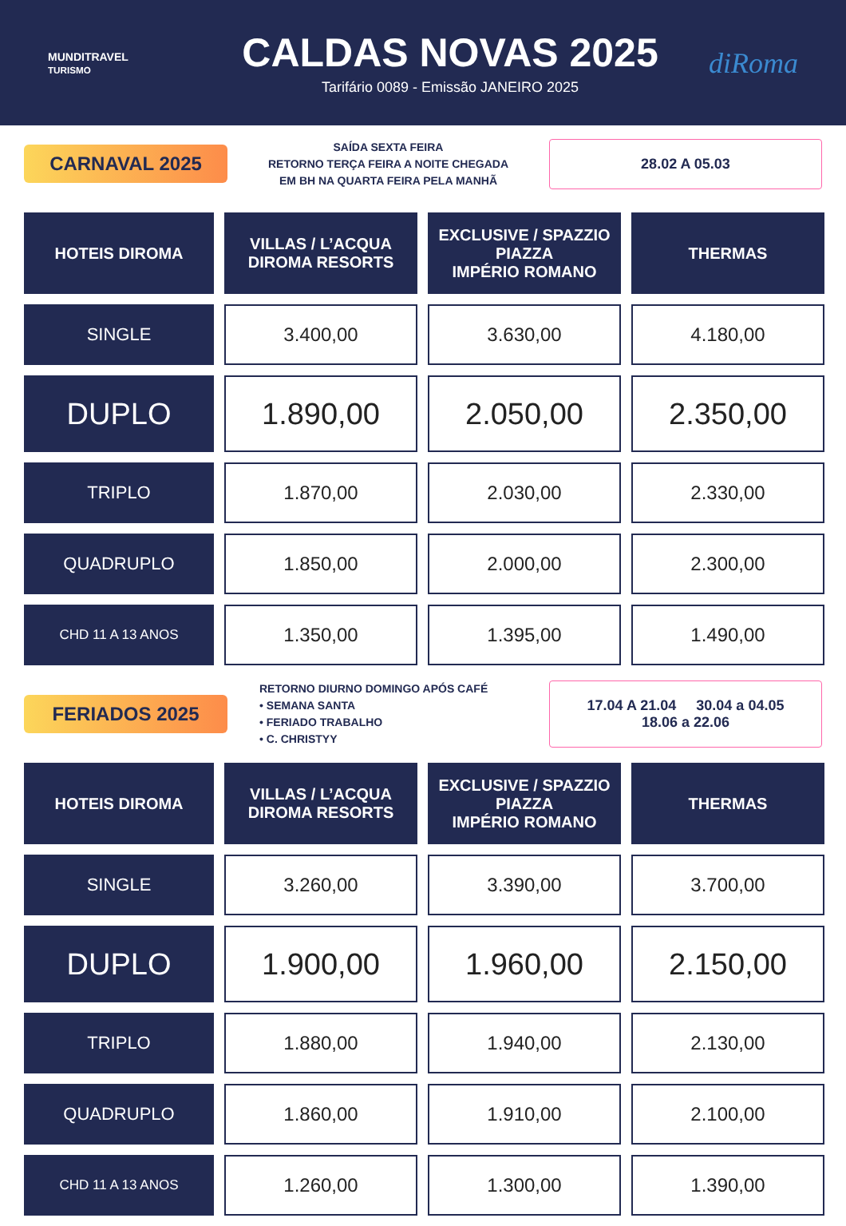MUNDITRAVEL
TURISMO
CALDAS NOVAS 2025
Tarifário 0089 - Emissão JANEIRO 2025
diRoma
CARNAVAL 2025
SAÍDA SEXTA FEIRA
RETORNO TERÇA FEIRA A NOITE CHEGADA
EM BH NA QUARTA FEIRA PELA MANHÃ
28.02 A 05.03
| HOTEIS DIROMA | VILLAS / L’ACQUA DIROMA RESORTS | EXCLUSIVE / SPAZZIO PIAZZA IMPÉRIO ROMANO | THERMAS |
| --- | --- | --- | --- |
| SINGLE | 3.400,00 | 3.630,00 | 4.180,00 |
| DUPLO | 1.890,00 | 2.050,00 | 2.350,00 |
| TRIPLO | 1.870,00 | 2.030,00 | 2.330,00 |
| QUADRUPLO | 1.850,00 | 2.000,00 | 2.300,00 |
| CHD 11 A 13 ANOS | 1.350,00 | 1.395,00 | 1.490,00 |
FERIADOS 2025
RETORNO DIURNO DOMINGO APÓS CAFÉ
• SEMANA SANTA
• FERIADO TRABALHO
• C. CHRISTYY
17.04 A 21.04 30.04 a 04.05
18.06 a 22.06
| HOTEIS DIROMA | VILLAS / L’ACQUA DIROMA RESORTS | EXCLUSIVE / SPAZZIO PIAZZA IMPÉRIO ROMANO | THERMAS |
| --- | --- | --- | --- |
| SINGLE | 3.260,00 | 3.390,00 | 3.700,00 |
| DUPLO | 1.900,00 | 1.960,00 | 2.150,00 |
| TRIPLO | 1.880,00 | 1.940,00 | 2.130,00 |
| QUADRUPLO | 1.860,00 | 1.910,00 | 2.100,00 |
| CHD 11 A 13 ANOS | 1.260,00 | 1.300,00 | 1.390,00 |